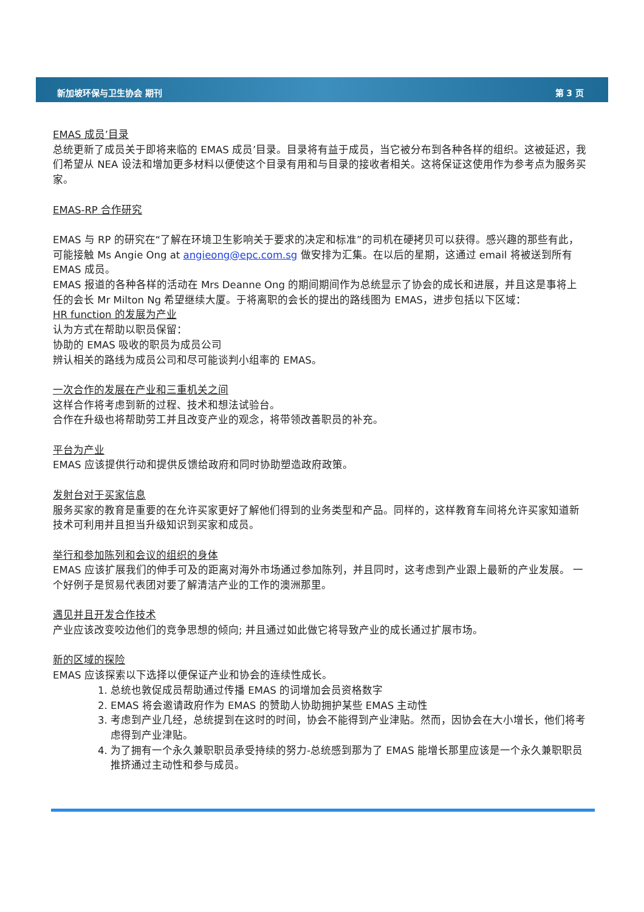新加坡环保与卫生协会 期刊 第 3 页
EMAS 成员’目录
总统更新了成员关于即将来临的 EMAS 成员’目录。目录将有益于成员，当它被分布到各种各样的组织。这被延迟，我们希望从 NEA 设法和增加更多材料以便使这个目录有用和与目录的接收者相关。这将保证这使用作为参考点为服务买家。
EMAS-RP 合作研究
EMAS 与 RP 的研究在“了解在环境卫生影响关于要求的决定和标准”的司机在硬拷贝可以获得。感兴趣的那些有此，可能接触 Ms Angie Ong at angieong@epc.com.sg 做安排为汇集。在以后的星期，这通过 email 将被送到所有 EMAS 成员。
EMAS 报道的各种各样的活动在 Mrs Deanne Ong 的期间期间作为总统显示了协会的成长和进展，并且这是事将上任的会长 Mr Milton Ng 希望继续大厦。于将离职的会长的提出的路线图为 EMAS，进步包括以下区域：
HR function 的发展为产业
认为方式在帮助以职员保留：
协助的 EMAS 吸收的职员为成员公司
辨认相关的路线为成员公司和尽可能谈判小组率的 EMAS。
一次合作的发展在产业和三重机关之间
这样合作将考虑到新的过程、技术和想法试验台。
合作在升级也将帮助劳工并且改变产业的观念，将带领改善职员的补充。
平台为产业
EMAS 应该提供行动和提供反馈给政府和同时协助塑造政府政策。
发射台对于买家信息
服务买家的教育是重要的在允许买家更好了解他们得到的业务类型和产品。同样的，这样教育车间将允许买家知道新技术可利用并且担当升级知识到买家和成员。
举行和参加陈列和会议的组织的身体
EMAS 应该扩展我们的伸手可及的距离对海外市场通过参加陈列，并且同时，这考虑到产业跟上最新的产业发展。 一个好例子是贸易代表团对要了解清洁产业的工作的澳洲那里。
遇见并且开发合作技术
产业应该改变咬边他们的竞争思想的倾向; 并且通过如此做它将导致产业的成长通过扩展市场。
新的区域的探险
EMAS 应该探索以下选择以便保证产业和协会的连续性成长。
1. 总统也敦促成员帮助通过传播 EMAS 的词增加会员资格数字
2. EMAS 将会邀请政府作为 EMAS 的赞助人协助拥护某些 EMAS 主动性
3. 考虑到产业几经，总统提到在这时的时间，协会不能得到产业津贴。然而，因协会在大小增长，他们将考虑得到产业津贴。
4. 为了拥有一个永久兼职职员承受持续的努力-总统感到那为了 EMAS 能增长那里应该是一个永久兼职职员推挤通过主动性和参与成员。